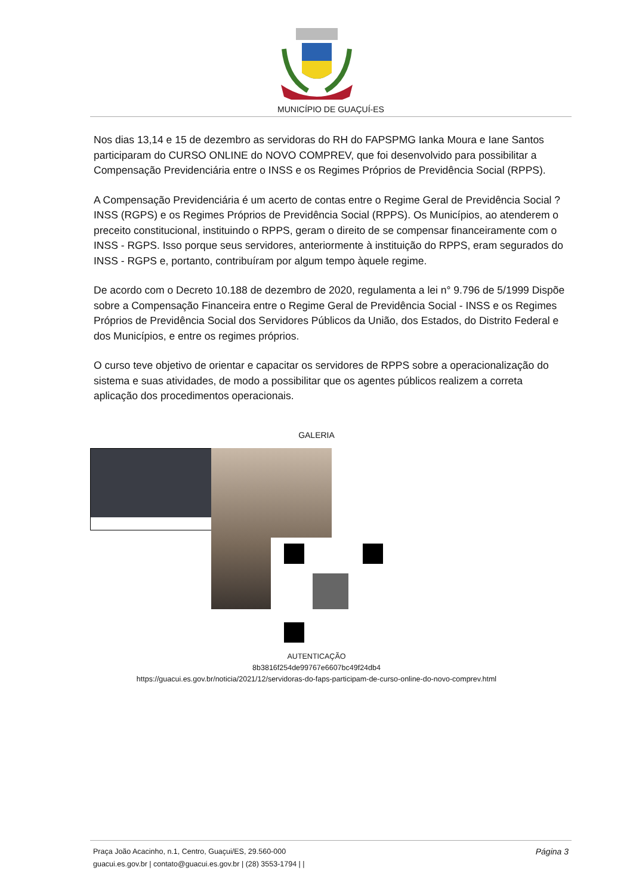MUNICÍPIO DE GUAÇUÍ-ES
Nos dias 13,14 e 15 de dezembro as servidoras do RH do FAPSPMG Ianka Moura e Iane Santos participaram do CURSO ONLINE do NOVO COMPREV, que foi desenvolvido para possibilitar a Compensação Previdenciária entre o INSS e os Regimes Próprios de Previdência Social (RPPS).
A Compensação Previdenciária é um acerto de contas entre o Regime Geral de Previdência Social ? INSS (RGPS) e os Regimes Próprios de Previdência Social (RPPS). Os Municípios, ao atenderem o preceito constitucional, instituindo o RPPS, geram o direito de se compensar financeiramente com o INSS - RGPS. Isso porque seus servidores, anteriormente à instituição do RPPS, eram segurados do INSS - RGPS e, portanto, contribuíram por algum tempo àquele regime.
De acordo com o Decreto 10.188 de dezembro de 2020, regulamenta a lei n° 9.796 de 5/1999 Dispõe sobre a Compensação Financeira entre o Regime Geral de Previdência Social - INSS e os Regimes Próprios de Previdência Social dos Servidores Públicos da União, dos Estados, do Distrito Federal e dos Municípios, e entre os regimes próprios.
O curso teve objetivo de orientar e capacitar os servidores de RPPS sobre a operacionalização do sistema e suas atividades, de modo a possibilitar que os agentes públicos realizem a correta aplicação dos procedimentos operacionais.
GALERIA
AUTENTICAÇÃO
8b3816f254de99767e6607bc49f24db4
https://guacui.es.gov.br/noticia/2021/12/servidoras-do-faps-participam-de-curso-online-do-novo-comprev.html
Praça João Acacinho, n.1, Centro, Guaçui/ES, 29.560-000
guacui.es.gov.br | contato@guacui.es.gov.br | (28) 3553-1794 | |
Página 3